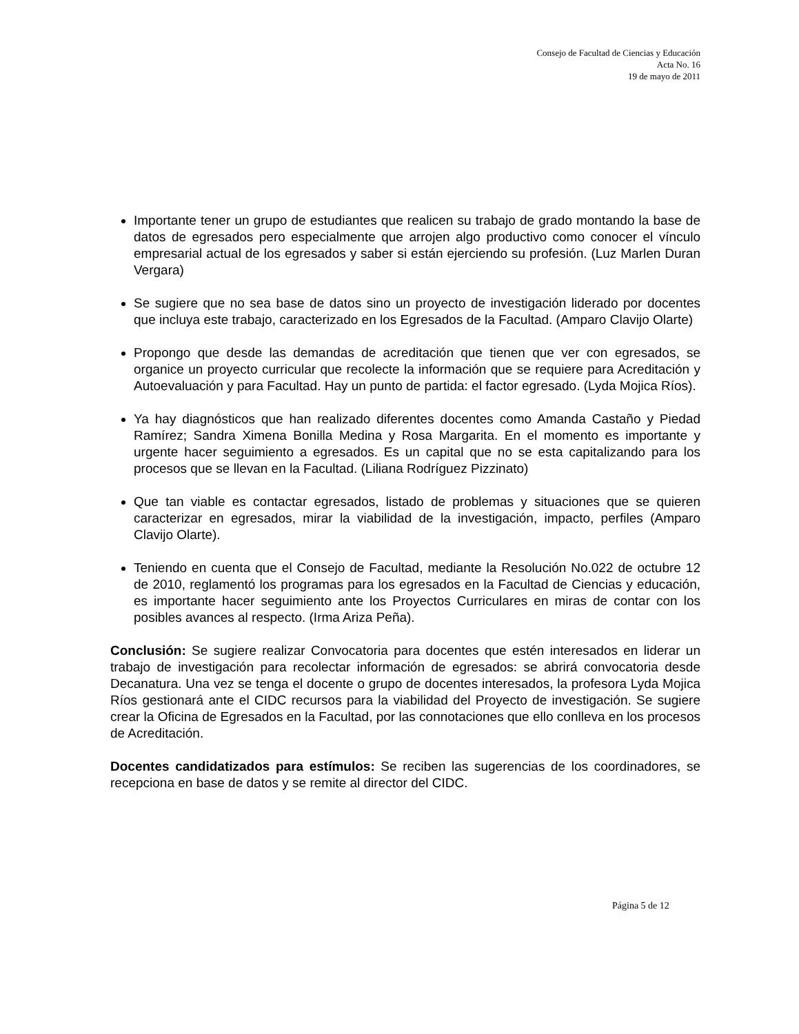Consejo de Facultad de Ciencias y Educación
Acta No. 16
19 de mayo de 2011
Importante tener un grupo de estudiantes que realicen su trabajo de grado montando la base de datos de egresados pero especialmente que arrojen algo productivo como conocer el vínculo empresarial actual de los egresados y saber si están ejerciendo su profesión. (Luz Marlen Duran Vergara)
Se sugiere que no sea base de datos sino un proyecto de investigación liderado por docentes que incluya este trabajo, caracterizado en los Egresados de la Facultad. (Amparo Clavijo Olarte)
Propongo que desde las demandas de acreditación que tienen que ver con egresados, se organice un proyecto curricular que recolecte la información que se requiere para Acreditación y Autoevaluación y para Facultad. Hay un punto de partida: el factor egresado. (Lyda Mojica Ríos).
Ya hay diagnósticos que han realizado diferentes docentes como Amanda Castaño y Piedad Ramírez; Sandra Ximena Bonilla Medina y Rosa Margarita. En el momento es importante y urgente hacer seguimiento a egresados. Es un capital que no se esta capitalizando para los procesos que se llevan en la Facultad. (Liliana Rodríguez Pizzinato)
Que tan viable es contactar egresados, listado de problemas y situaciones que se quieren caracterizar en egresados, mirar la viabilidad de la investigación, impacto, perfiles (Amparo Clavijo Olarte).
Teniendo en cuenta que el Consejo de Facultad, mediante la Resolución No.022 de octubre 12 de 2010, reglamentó los programas para los egresados en la Facultad de Ciencias y educación, es importante hacer seguimiento ante los Proyectos Curriculares en miras de contar con los posibles avances al respecto. (Irma Ariza Peña).
Conclusión: Se sugiere realizar Convocatoria para docentes que estén interesados en liderar un trabajo de investigación para recolectar información de egresados: se abrirá convocatoria desde Decanatura. Una vez se tenga el docente o grupo de docentes interesados, la profesora Lyda Mojica Ríos gestionará ante el CIDC recursos para la viabilidad del Proyecto de investigación. Se sugiere crear la Oficina de Egresados en la Facultad, por las connotaciones que ello conlleva en los procesos de Acreditación.
Docentes candidatizados para estímulos: Se reciben las sugerencias de los coordinadores, se recepciona en base de datos y se remite al director del CIDC.
Página 5 de 12